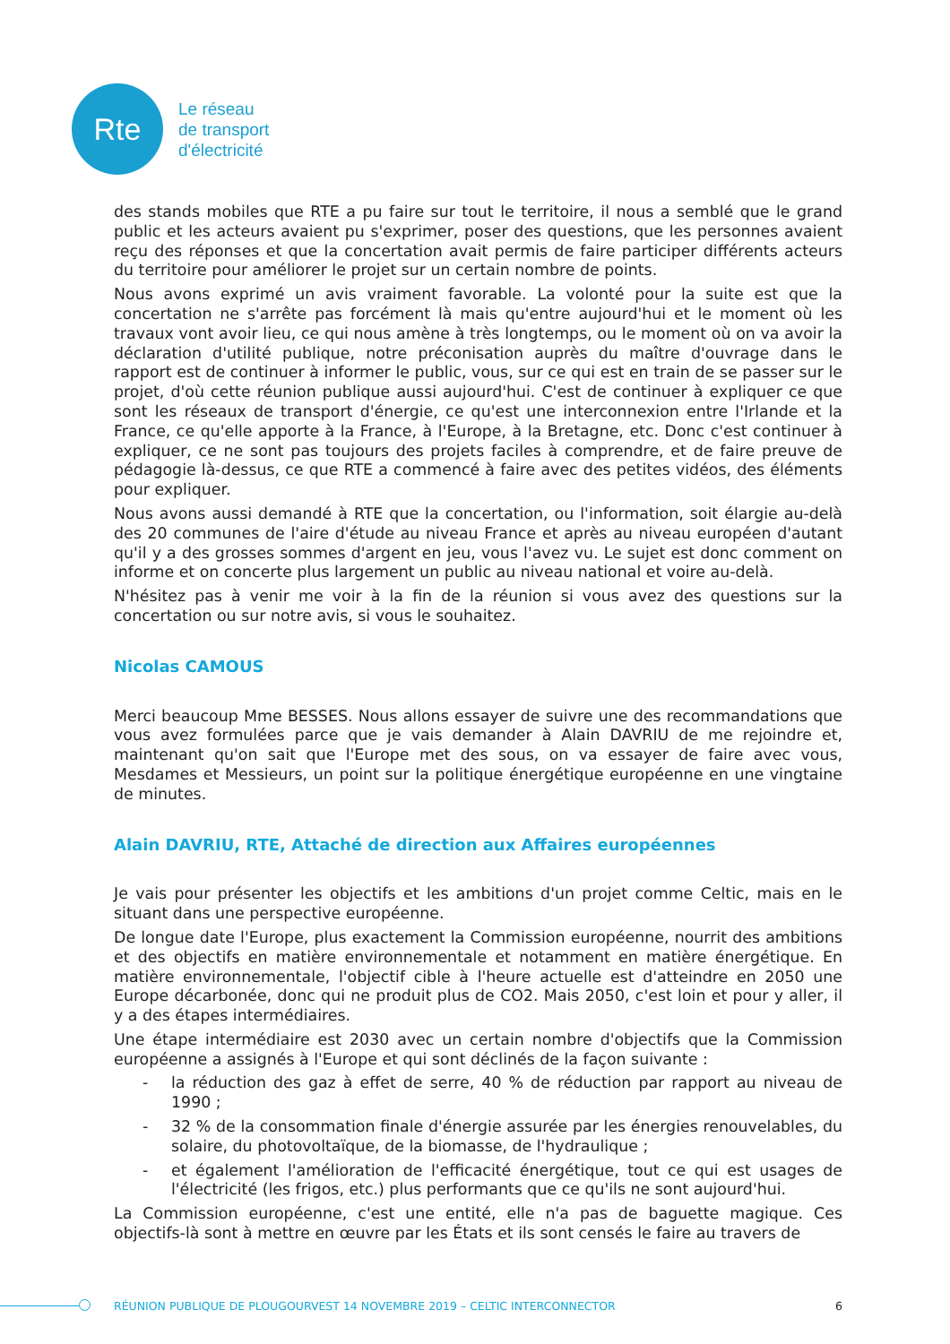Rte
Le réseau
de transport
d'électricité
des stands mobiles que RTE a pu faire sur tout le territoire, il nous a semblé que le grand public et les acteurs avaient pu s'exprimer, poser des questions, que les personnes avaient reçu des réponses et que la concertation avait permis de faire participer différents acteurs du territoire pour améliorer le projet sur un certain nombre de points.
Nous avons exprimé un avis vraiment favorable. La volonté pour la suite est que la concertation ne s'arrête pas forcément là mais qu'entre aujourd'hui et le moment où les travaux vont avoir lieu, ce qui nous amène à très longtemps, ou le moment où on va avoir la déclaration d'utilité publique, notre préconisation auprès du maître d'ouvrage dans le rapport est de continuer à informer le public, vous, sur ce qui est en train de se passer sur le projet, d'où cette réunion publique aussi aujourd'hui. C'est de continuer à expliquer ce que sont les réseaux de transport d'énergie, ce qu'est une interconnexion entre l'Irlande et la France, ce qu'elle apporte à la France, à l'Europe, à la Bretagne, etc. Donc c'est continuer à expliquer, ce ne sont pas toujours des projets faciles à comprendre, et de faire preuve de pédagogie là-dessus, ce que RTE a commencé à faire avec des petites vidéos, des éléments pour expliquer.
Nous avons aussi demandé à RTE que la concertation, ou l'information, soit élargie au-delà des 20 communes de l'aire d'étude au niveau France et après au niveau européen d'autant qu'il y a des grosses sommes d'argent en jeu, vous l'avez vu. Le sujet est donc comment on informe et on concerte plus largement un public au niveau national et voire au-delà.
N'hésitez pas à venir me voir à la fin de la réunion si vous avez des questions sur la concertation ou sur notre avis, si vous le souhaitez.
Nicolas CAMOUS
Merci beaucoup Mme BESSES. Nous allons essayer de suivre une des recommandations que vous avez formulées parce que je vais demander à Alain DAVRIU de me rejoindre et, maintenant qu'on sait que l'Europe met des sous, on va essayer de faire avec vous, Mesdames et Messieurs, un point sur la politique énergétique européenne en une vingtaine de minutes.
Alain DAVRIU, RTE, Attaché de direction aux Affaires européennes
Je vais pour présenter les objectifs et les ambitions d'un projet comme Celtic, mais en le situant dans une perspective européenne.
De longue date l'Europe, plus exactement la Commission européenne, nourrit des ambitions et des objectifs en matière environnementale et notamment en matière énergétique. En matière environnementale, l'objectif cible à l'heure actuelle est d'atteindre en 2050 une Europe décarbonée, donc qui ne produit plus de CO2. Mais 2050, c'est loin et pour y aller, il y a des étapes intermédiaires.
Une étape intermédiaire est 2030 avec un certain nombre d'objectifs que la Commission européenne a assignés à l'Europe et qui sont déclinés de la façon suivante :
- la réduction des gaz à effet de serre, 40 % de réduction par rapport au niveau de 1990 ;
- 32 % de la consommation finale d'énergie assurée par les énergies renouvelables, du solaire, du photovoltaïque, de la biomasse, de l'hydraulique ;
- et également l'amélioration de l'efficacité énergétique, tout ce qui est usages de l'électricité (les frigos, etc.) plus performants que ce qu'ils ne sont aujourd'hui.
La Commission européenne, c'est une entité, elle n'a pas de baguette magique. Ces objectifs-là sont à mettre en œuvre par les États et ils sont censés le faire au travers de
RÉUNION PUBLIQUE DE PLOUGOURVEST 14 NOVEMBRE 2019 – CELTIC INTERCONNECTOR 6